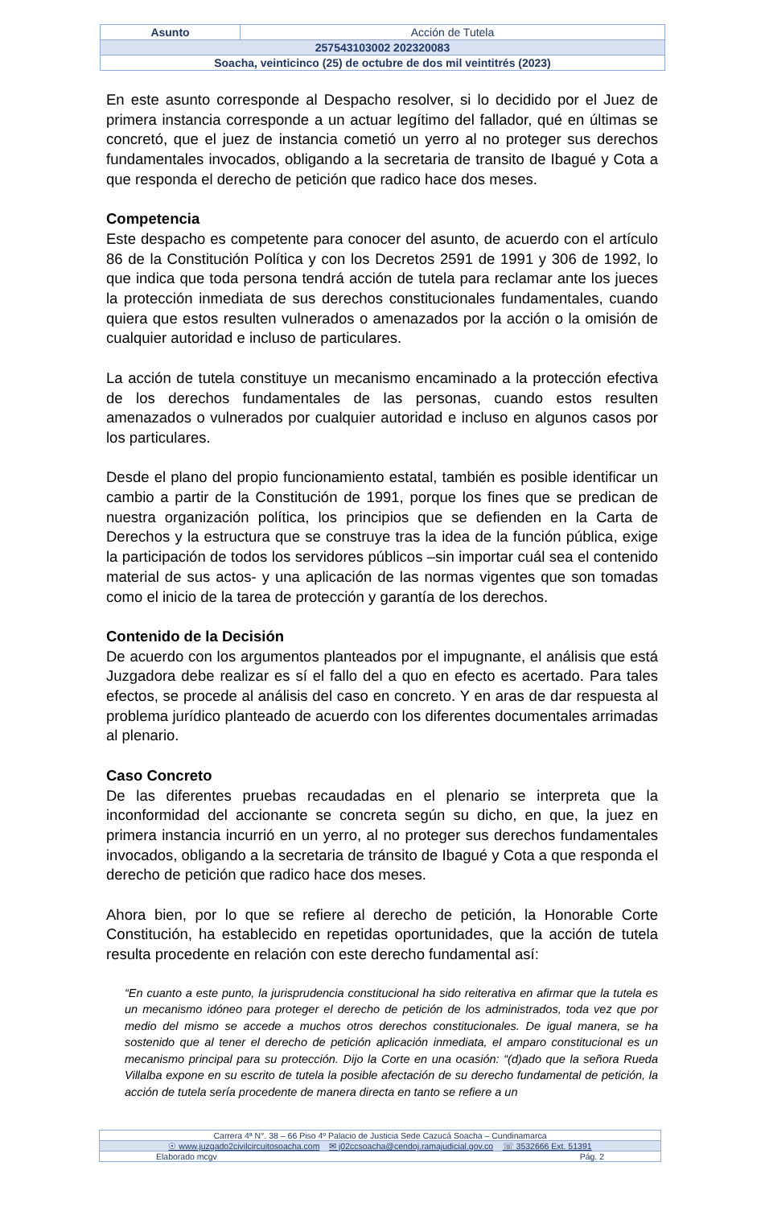| Asunto | Acción de Tutela |
| 257543103002 202320083 | |
| Soacha, veinticinco (25) de octubre de dos mil veintitrés (2023) | |
En este asunto corresponde al Despacho resolver, si lo decidido por el Juez de primera instancia corresponde a un actuar legítimo del fallador, qué en últimas se concretó, que el juez de instancia cometió un yerro al no proteger sus derechos fundamentales invocados, obligando a la secretaria de transito de Ibagué y Cota a que responda el derecho de petición que radico hace dos meses.
Competencia
Este despacho es competente para conocer del asunto, de acuerdo con el artículo 86 de la Constitución Política y con los Decretos 2591 de 1991 y 306 de 1992, lo que indica que toda persona tendrá acción de tutela para reclamar ante los jueces la protección inmediata de sus derechos constitucionales fundamentales, cuando quiera que estos resulten vulnerados o amenazados por la acción o la omisión de cualquier autoridad e incluso de particulares.
La acción de tutela constituye un mecanismo encaminado a la protección efectiva de los derechos fundamentales de las personas, cuando estos resulten amenazados o vulnerados por cualquier autoridad e incluso en algunos casos por los particulares.
Desde el plano del propio funcionamiento estatal, también es posible identificar un cambio a partir de la Constitución de 1991, porque los fines que se predican de nuestra organización política, los principios que se defienden en la Carta de Derechos y la estructura que se construye tras la idea de la función pública, exige la participación de todos los servidores públicos –sin importar cuál sea el contenido material de sus actos- y una aplicación de las normas vigentes que son tomadas como el inicio de la tarea de protección y garantía de los derechos.
Contenido de la Decisión
De acuerdo con los argumentos planteados por el impugnante, el análisis que está Juzgadora debe realizar es sí el fallo del a quo en efecto es acertado. Para tales efectos, se procede al análisis del caso en concreto. Y en aras de dar respuesta al problema jurídico planteado de acuerdo con los diferentes documentales arrimadas al plenario.
Caso Concreto
De las diferentes pruebas recaudadas en el plenario se interpreta que la inconformidad del accionante se concreta según su dicho, en que, la juez en primera instancia incurrió en un yerro, al no proteger sus derechos fundamentales invocados, obligando a la secretaria de tránsito de Ibagué y Cota a que responda el derecho de petición que radico hace dos meses.
Ahora bien, por lo que se refiere al derecho de petición, la Honorable Corte Constitución, ha establecido en repetidas oportunidades, que la acción de tutela resulta procedente en relación con este derecho fundamental así:
“En cuanto a este punto, la jurisprudencia constitucional ha sido reiterativa en afirmar que la tutela es un mecanismo idóneo para proteger el derecho de petición de los administrados, toda vez que por medio del mismo se accede a muchos otros derechos constitucionales. De igual manera, se ha sostenido que al tener el derecho de petición aplicación inmediata, el amparo constitucional es un mecanismo principal para su protección. Dijo la Corte en una ocasión: “(d)ado que la señora Rueda Villalba expone en su escrito de tutela la posible afectación de su derecho fundamental de petición, la acción de tutela sería procedente de manera directa en tanto se refiere a un
| Carrera 4ª N°. 38 – 66 Piso 4º Palacio de Justicia Sede Cazucá Soacha – Cundinamarca |
| ☉ www.juzgado2civilcircuitosoacha.com ✉ j02ccsoacha@cendoj.ramajudicial.gov.co ☏ 3532666 Ext. 51391 |
| Elaborado mcgv Pág. 2 |